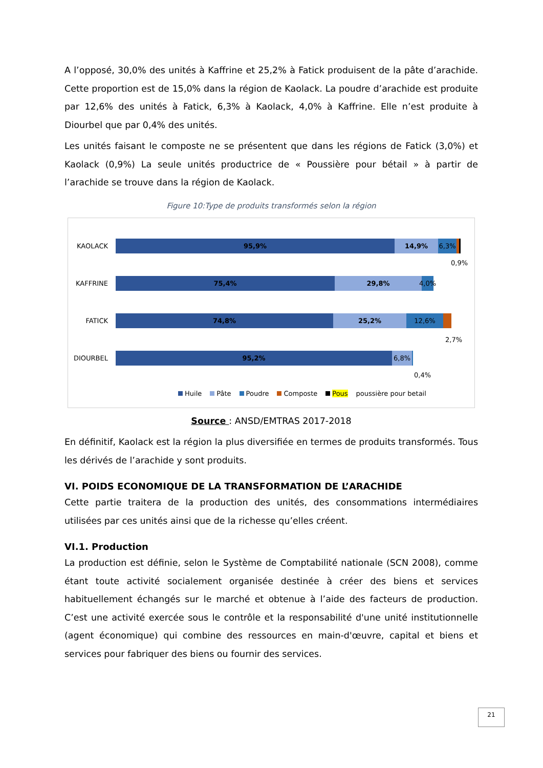A l’opposé, 30,0% des unités à Kaffrine et 25,2% à Fatick produisent de la pâte d’arachide. Cette proportion est de 15,0% dans la région de Kaolack. La poudre d’arachide est produite par 12,6% des unités à Fatick, 6,3% à Kaolack, 4,0% à Kaffrine. Elle n’est produite à Diourbel que par 0,4% des unités.
Les unités faisant le composte ne se présentent que dans les régions de Fatick (3,0%) et Kaolack (0,9%) La seule unités productrice de « Poussière pour bétail » à partir de l’arachide se trouve dans la région de Kaolack.
Figure 10:Type de produits transformés selon la région
KAOLACK
95,9% 14,9% 6,3%
0,9%
KAFFRINE
75,4% 29,8% 4,0%
FATICK
74,8% 25,2% 12,6%
2,7%
DIOURBEL
95,2% 6,8%
0,4%
Huile Pâte Poudre Composte Pous poussière pour betail
Source : ANSD/EMTRAS 2017-2018
En définitif, Kaolack est la région la plus diversifiée en termes de produits transformés. Tous les dérivés de l’arachide y sont produits.
VI. POIDS ECONOMIQUE DE LA TRANSFORMATION DE L’ARACHIDE
Cette partie traitera de la production des unités, des consommations intermédiaires utilisées par ces unités ainsi que de la richesse qu’elles créent.
VI.1. Production
La production est définie, selon le Système de Comptabilité nationale (SCN 2008), comme étant toute activité socialement organisée destinée à créer des biens et services habituellement échangés sur le marché et obtenue à l’aide des facteurs de production. C’est une activité exercée sous le contrôle et la responsabilité d'une unité institutionnelle (agent économique) qui combine des ressources en main-d'œuvre, capital et biens et services pour fabriquer des biens ou fournir des services.
21